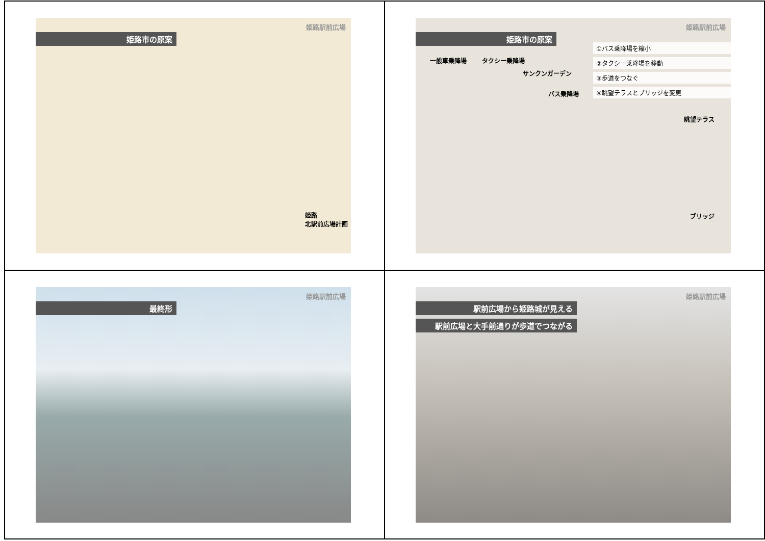姫路駅前広場
姫路市の原案
姫路
北駅前広場計画
姫路駅前広場
姫路市の原案
①バス乗降場を縮小
②タクシー乗降場を移動
③歩道をつなぐ
④眺望テラスとブリッジを変更
一般車乗降場 タクシー乗降場
サンクンガーデン
バス乗降場
眺望テラス
ブリッジ
姫路駅前広場
最終形
姫路駅前広場
駅前広場から姫路城が見える
駅前広場と大手前通りが歩道でつながる